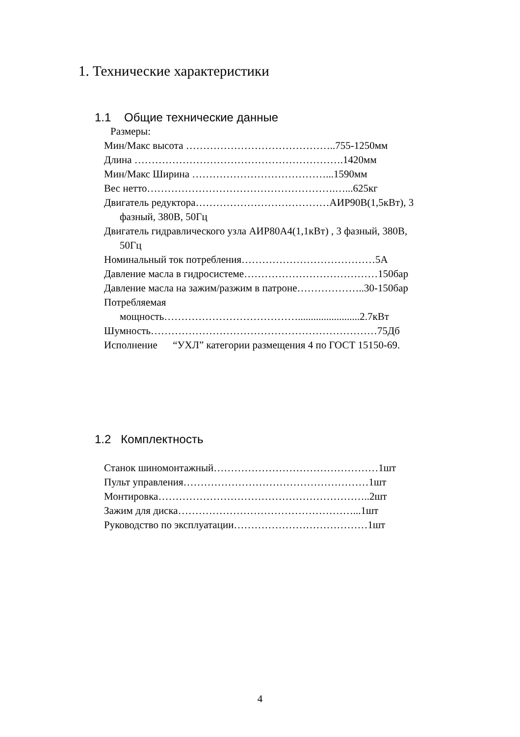1. Технические характеристики
1.1 Общие технические данные
Размеры:
Мин/Макс высота ……………………………………..755-1250мм
Длина …………………………………………………….1420мм
Мин/Макс Ширина …………………………………...1590мм
Вес нетто……………………………………………….…...625кг
Двигатель редуктора…………………………………АИР90В(1,5кВт), 3
фазный, 380В, 50Гц
Двигатель гидравлического узла АИР80А4(1,1кВт) , 3 фазный, 380В,
50Гц
Номинальный ток потребления…………………………………5А
Давление масла в гидросистеме…………………………………150бар
Давление масла на зажим/разжим в патроне………………..30-150бар
Потребляемая
мощность…………………………………........................2.7кВт
Шумность…………………………………………………………75Дб
Исполнение “УХЛ” категории размещения 4 по ГОСТ 15150-69.
1.2 Комплектность
Станок шиномонтажный…………………………………………1шт
Пульт управления………………………………………………1шт
Монтировка……………………………………………………..2шт
Зажим для диска……………………………………………...1шт
Руководство по эксплуатации…………………………………1шт
4